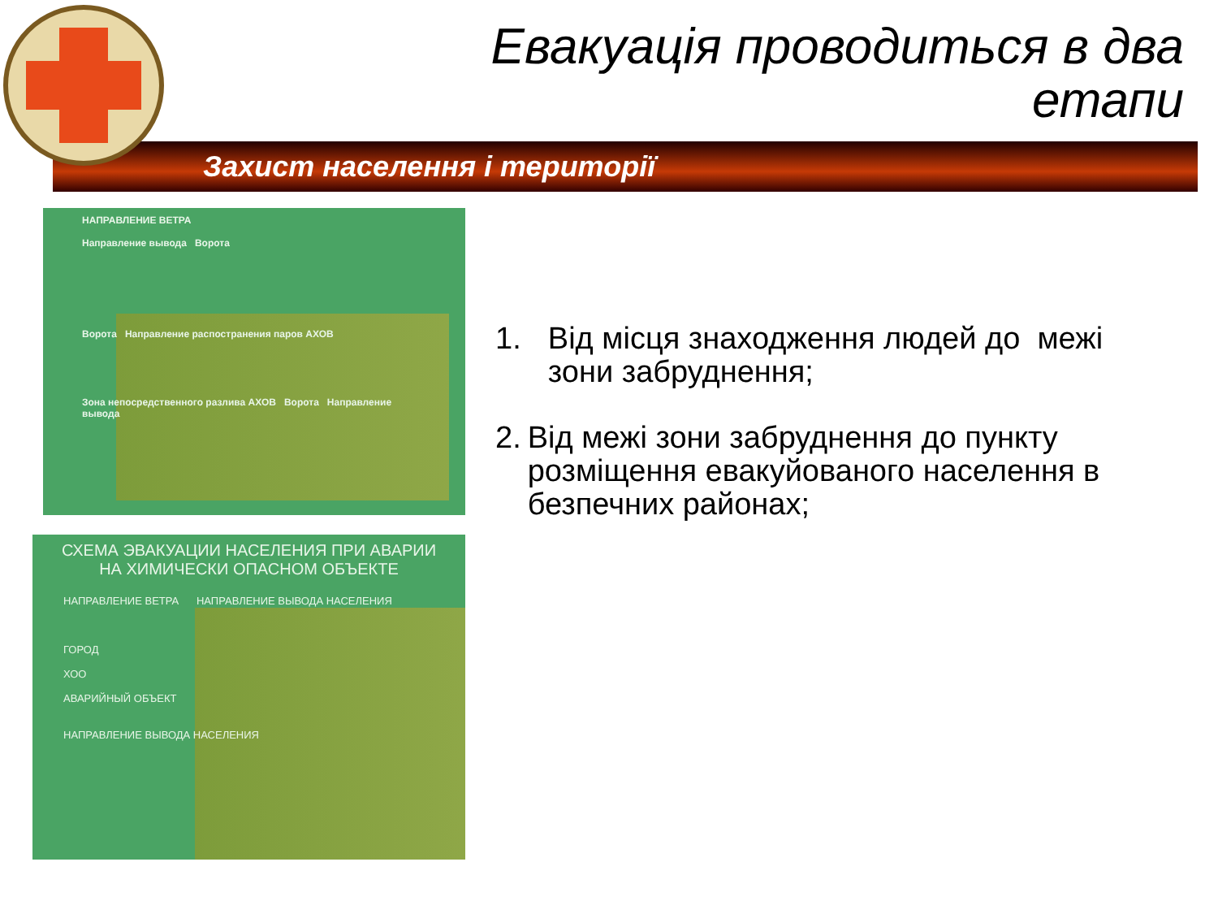Евакуація проводиться в два
етапи
Захист населення і території
НАПРАВЛЕНИЕ ВЕТРА
Направление вывода Ворота
Ворота Направление распостранения паров АХОВ
Зона непосредственного разлива АХОВ Ворота Направление вывода
СХЕМА ЭВАКУАЦИИ НАСЕЛЕНИЯ ПРИ АВАРИИ
НА ХИМИЧЕСКИ ОПАСНОМ ОБЪЕКТЕ
НАПРАВЛЕНИЕ ВЕТРА НАПРАВЛЕНИЕ ВЫВОДА НАСЕЛЕНИЯ
ГОРОД
ХОО
АВАРИЙНЫЙ ОБЪЕКТ
НАПРАВЛЕНИЕ ВЫВОДА НАСЕЛЕНИЯ
1. Від місця знаходження людей до межі зони забруднення;
2. Від межі зони забруднення до пункту розміщення евакуйованого населення в безпечних районах;